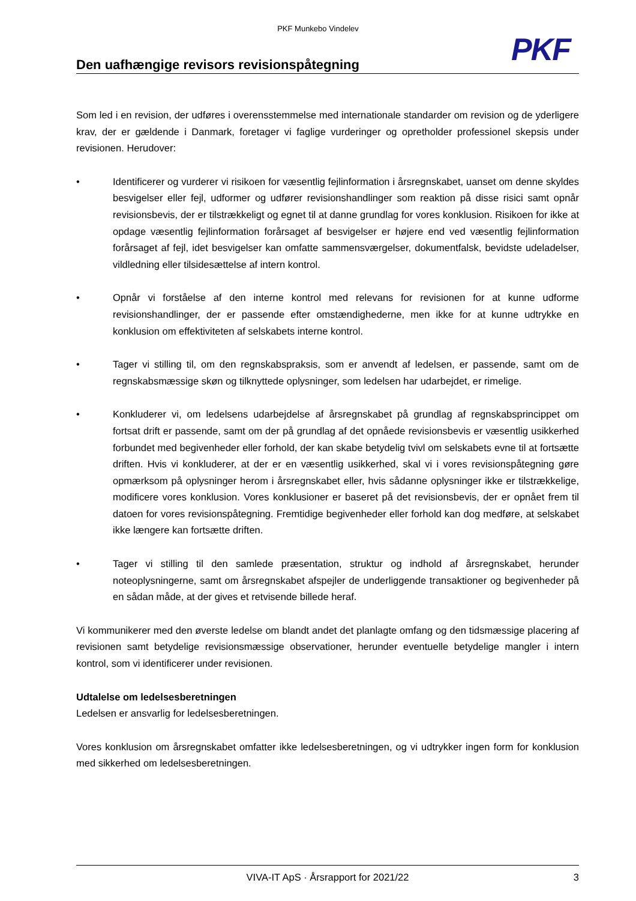PKF Munkebo Vindelev
PKF
Den uafhængige revisors revisionspåtegning
Som led i en revision, der udføres i overensstemmelse med internationale standarder om revision og de yderligere krav, der er gældende i Danmark, foretager vi faglige vurderinger og opretholder professionel skepsis under revisionen. Herudover:
• Identificerer og vurderer vi risikoen for væsentlig fejlinformation i årsregnskabet, uanset om denne skyldes besvigelser eller fejl, udformer og udfører revisionshandlinger som reaktion på disse risici samt opnår revisionsbevis, der er tilstrækkeligt og egnet til at danne grundlag for vores konklusion. Risikoen for ikke at opdage væsentlig fejlinformation forårsaget af besvigelser er højere end ved væsentlig fejlinformation forårsaget af fejl, idet besvigelser kan omfatte sammensværgelser, dokumentfalsk, bevidste udeladelser, vildledning eller tilsidesættelse af intern kontrol.
• Opnår vi forståelse af den interne kontrol med relevans for revisionen for at kunne udforme revisionshandlinger, der er passende efter omstændighederne, men ikke for at kunne udtrykke en konklusion om effektiviteten af selskabets interne kontrol.
• Tager vi stilling til, om den regnskabspraksis, som er anvendt af ledelsen, er passende, samt om de regnskabsmæssige skøn og tilknyttede oplysninger, som ledelsen har udarbejdet, er rimelige.
• Konkluderer vi, om ledelsens udarbejdelse af årsregnskabet på grundlag af regnskabsprincippet om fortsat drift er passende, samt om der på grundlag af det opnåede revisionsbevis er væsentlig usikkerhed forbundet med begivenheder eller forhold, der kan skabe betydelig tvivl om selskabets evne til at fortsætte driften. Hvis vi konkluderer, at der er en væsentlig usikkerhed, skal vi i vores revisionspåtegning gøre opmærksom på oplysninger herom i årsregnskabet eller, hvis sådanne oplysninger ikke er tilstrækkelige, modificere vores konklusion. Vores konklusioner er baseret på det revisionsbevis, der er opnået frem til datoen for vores revisionspåtegning. Fremtidige begivenheder eller forhold kan dog medføre, at selskabet ikke længere kan fortsætte driften.
• Tager vi stilling til den samlede præsentation, struktur og indhold af årsregnskabet, herunder noteoplysningerne, samt om årsregnskabet afspejler de underliggende transaktioner og begivenheder på en sådan måde, at der gives et retvisende billede heraf.
Vi kommunikerer med den øverste ledelse om blandt andet det planlagte omfang og den tidsmæssige placering af revisionen samt betydelige revisionsmæssige observationer, herunder eventuelle betydelige mangler i intern kontrol, som vi identificerer under revisionen.
Udtalelse om ledelsesberetningen
Ledelsen er ansvarlig for ledelsesberetningen.
Vores konklusion om årsregnskabet omfatter ikke ledelsesberetningen, og vi udtrykker ingen form for konklusion med sikkerhed om ledelsesberetningen.
VIVA-IT ApS · Årsrapport for 2021/22 3